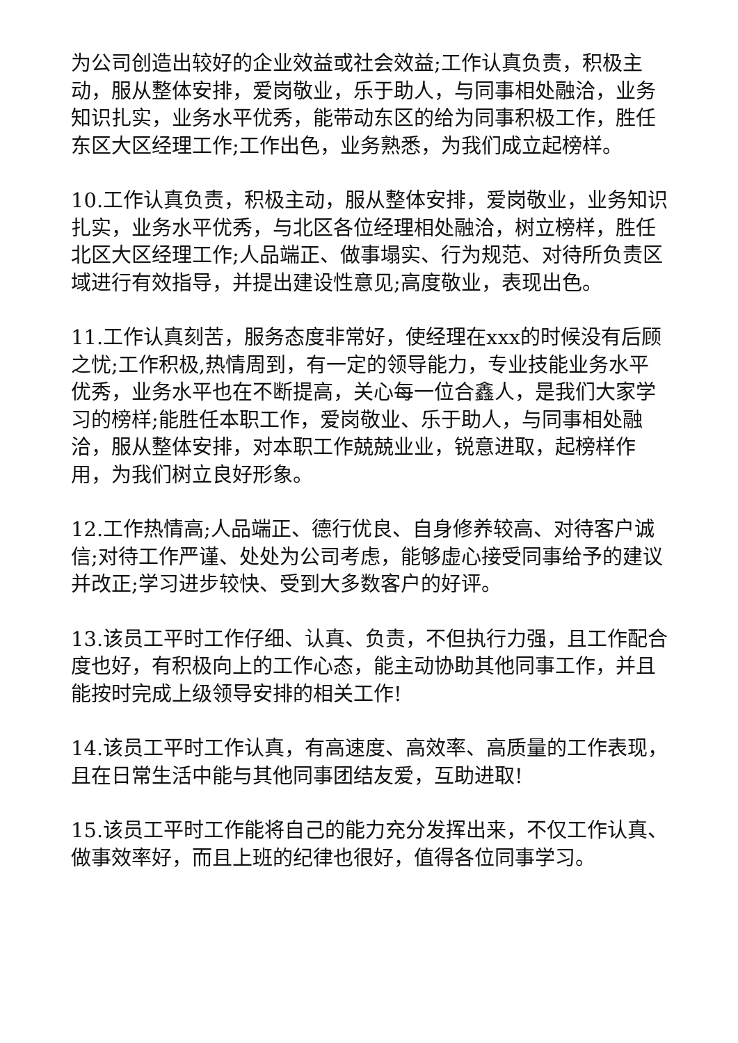为公司创造出较好的企业效益或社会效益;工作认真负责，积极主动，服从整体安排，爱岗敬业，乐于助人，与同事相处融洽，业务知识扎实，业务水平优秀，能带动东区的给为同事积极工作，胜任东区大区经理工作;工作出色，业务熟悉，为我们成立起榜样。
10.工作认真负责，积极主动，服从整体安排，爱岗敬业，业务知识扎实，业务水平优秀，与北区各位经理相处融洽，树立榜样，胜任北区大区经理工作;人品端正、做事塌实、行为规范、对待所负责区域进行有效指导，并提出建设性意见;高度敬业，表现出色。
11.工作认真刻苦，服务态度非常好，使经理在xxx的时候没有后顾之忧;工作积极,热情周到，有一定的领导能力，专业技能业务水平优秀，业务水平也在不断提高，关心每一位合鑫人，是我们大家学习的榜样;能胜任本职工作，爱岗敬业、乐于助人，与同事相处融洽，服从整体安排，对本职工作兢兢业业，锐意进取，起榜样作用，为我们树立良好形象。
12.工作热情高;人品端正、德行优良、自身修养较高、对待客户诚信;对待工作严谨、处处为公司考虑，能够虚心接受同事给予的建议并改正;学习进步较快、受到大多数客户的好评。
13.该员工平时工作仔细、认真、负责，不但执行力强，且工作配合度也好，有积极向上的工作心态，能主动协助其他同事工作，并且能按时完成上级领导安排的相关工作!
14.该员工平时工作认真，有高速度、高效率、高质量的工作表现，且在日常生活中能与其他同事团结友爱，互助进取!
15.该员工平时工作能将自己的能力充分发挥出来，不仅工作认真、做事效率好，而且上班的纪律也很好，值得各位同事学习。